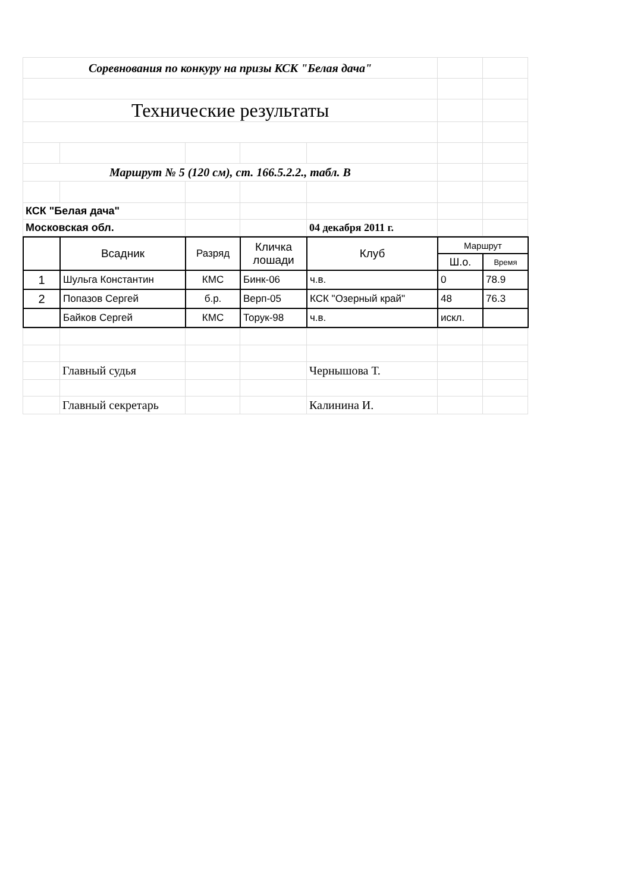| Соревнования по конкуру на призы КСК "Белая дача" | | | | | | |
| Технические результаты | | | | | | |
| Маршрут № 5 (120 см), ст. 166.5.2.2., табл. В | | | | | | |
| КСК "Белая дача" | | | | | | |
| Московская обл. | | | | 04 декабря 2011 г. | | |
| | Всадник | Разряд | Кличка лошади | Клуб | Маршрут | |
| --- | --- | --- | --- | --- | --- | --- |
| | | | | | Ш.о. | Время |
| 1 | Шульга Константин | КМС | Бинк-06 | ч.в. | 0 | 78.9 |
| 2 | Попазов Сергей | б.р. | Верп-05 | КСК "Озерный край" | 48 | 76.3 |
| | Байков Сергей | КМС | Торук-98 | ч.в. | искл. | |
| | Главный судья | | | Чернышова Т. | | |
| | Главный секретарь | | | Калинина И. | | |